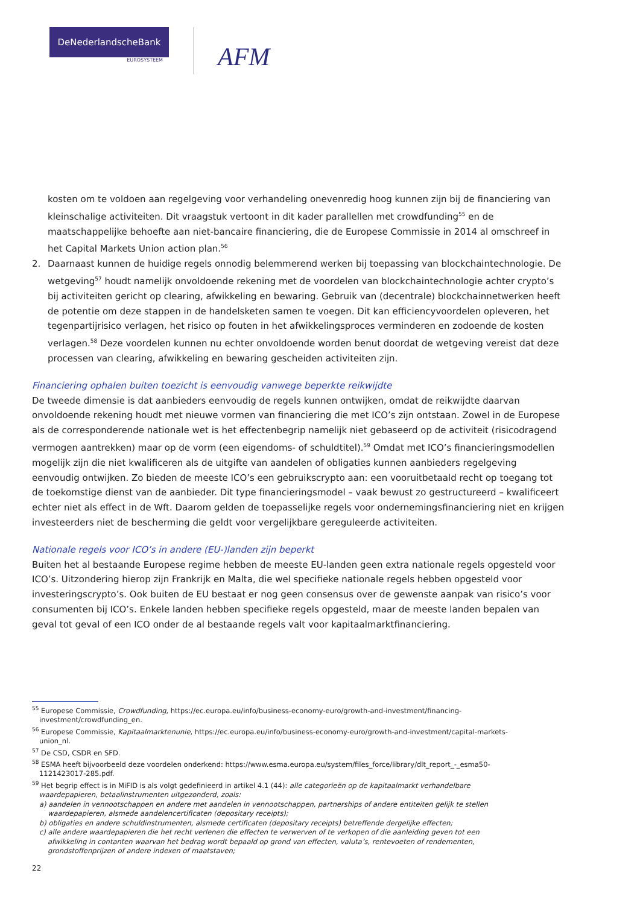DeNederlandscheBank
EUROSYSTEEM
AFM
kosten om te voldoen aan regelgeving voor verhandeling onevenredig hoog kunnen zijn bij de financiering van kleinschalige activiteiten. Dit vraagstuk vertoont in dit kader parallellen met crowdfunding<sup>55</sup> en de maatschappelijke behoefte aan niet-bancaire financiering, die de Europese Commissie in 2014 al omschreef in het Capital Markets Union action plan.<sup>56</sup>
2. Daarnaast kunnen de huidige regels onnodig belemmerend werken bij toepassing van blockchaintechnologie. De wetgeving<sup>57</sup> houdt namelijk onvoldoende rekening met de voordelen van blockchaintechnologie achter crypto’s bij activiteiten gericht op clearing, afwikkeling en bewaring. Gebruik van (decentrale) blockchainnetwerken heeft de potentie om deze stappen in de handelsketen samen te voegen. Dit kan efficiencyvoordelen opleveren, het tegenpartijrisico verlagen, het risico op fouten in het afwikkelingsproces verminderen en zodoende de kosten verlagen.<sup>58</sup> Deze voordelen kunnen nu echter onvoldoende worden benut doordat de wetgeving vereist dat deze processen van clearing, afwikkeling en bewaring gescheiden activiteiten zijn.
Financiering ophalen buiten toezicht is eenvoudig vanwege beperkte reikwijdte
De tweede dimensie is dat aanbieders eenvoudig de regels kunnen ontwijken, omdat de reikwijdte daarvan onvoldoende rekening houdt met nieuwe vormen van financiering die met ICO’s zijn ontstaan. Zowel in de Europese als de corresponderende nationale wet is het effectenbegrip namelijk niet gebaseerd op de activiteit (risicodragend vermogen aantrekken) maar op de vorm (een eigendoms- of schuldtitel).<sup>59</sup> Omdat met ICO’s financieringsmodellen mogelijk zijn die niet kwalificeren als de uitgifte van aandelen of obligaties kunnen aanbieders regelgeving eenvoudig ontwijken. Zo bieden de meeste ICO’s een gebruikscrypto aan: een vooruitbetaald recht op toegang tot de toekomstige dienst van de aanbieder. Dit type financieringsmodel – vaak bewust zo gestructureerd – kwalificeert echter niet als effect in de Wft. Daarom gelden de toepasselijke regels voor ondernemingsfinanciering niet en krijgen investeerders niet de bescherming die geldt voor vergelijkbare gereguleerde activiteiten.
Nationale regels voor ICO’s in andere (EU-)landen zijn beperkt
Buiten het al bestaande Europese regime hebben de meeste EU-landen geen extra nationale regels opgesteld voor ICO’s. Uitzondering hierop zijn Frankrijk en Malta, die wel specifieke nationale regels hebben opgesteld voor investeringscrypto’s. Ook buiten de EU bestaat er nog geen consensus over de gewenste aanpak van risico’s voor consumenten bij ICO’s. Enkele landen hebben specifieke regels opgesteld, maar de meeste landen bepalen van geval tot geval of een ICO onder de al bestaande regels valt voor kapitaalmarktfinanciering.
<sup>55</sup> Europese Commissie, Crowdfunding, https://ec.europa.eu/info/business-economy-euro/growth-and-investment/financing-
investment/crowdfunding_en.
<sup>56</sup> Europese Commissie, Kapitaalmarktenunie, https://ec.europa.eu/info/business-economy-euro/growth-and-investment/capital-markets-
union_nl.
<sup>57</sup> De CSD, CSDR en SFD.
<sup>58</sup> ESMA heeft bijvoorbeeld deze voordelen onderkend: https://www.esma.europa.eu/system/files_force/library/dlt_report_-_esma50-
1121423017-285.pdf.
<sup>59</sup> Het begrip effect is in MiFID is als volgt gedefinieerd in artikel 4.1 (44): alle categorieën op de kapitaalmarkt verhandelbare
waardepapieren, betaalinstrumenten uitgezonderd, zoals:
a) aandelen in vennootschappen en andere met aandelen in vennootschappen, partnerships of andere entiteiten gelijk te stellen
waardepapieren, alsmede aandelencertificaten (depositary receipts);
b) obligaties en andere schuldinstrumenten, alsmede certificaten (depositary receipts) betreffende dergelijke effecten;
c) alle andere waardepapieren die het recht verlenen die effecten te verwerven of te verkopen of die aanleiding geven tot een
afwikkeling in contanten waarvan het bedrag wordt bepaald op grond van effecten, valuta’s, rentevoeten of rendementen,
grondstoffenprijzen of andere indexen of maatstaven;
22